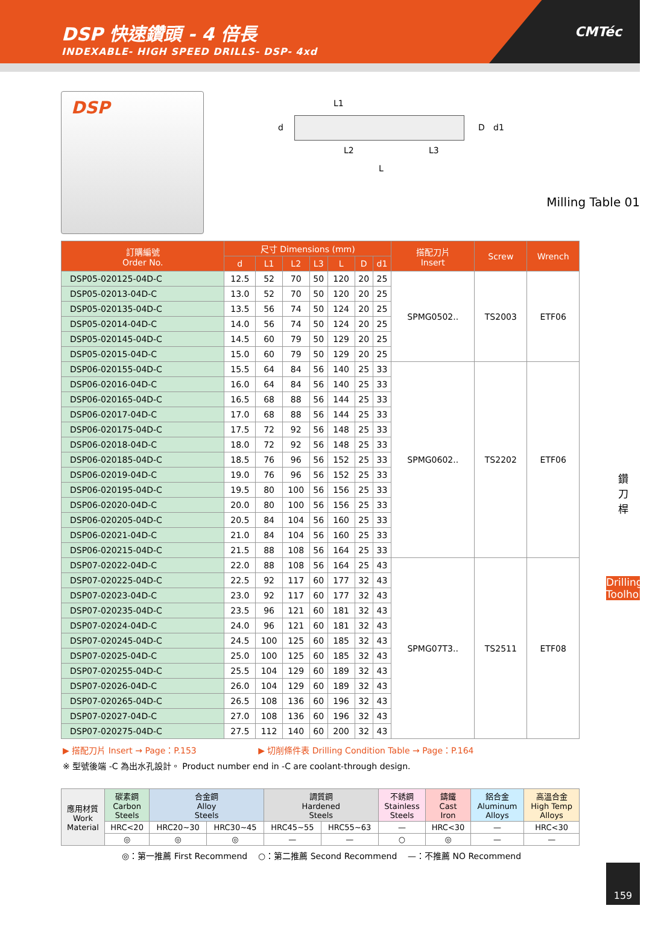DSP 快速鑽頭 - 4 倍長
INDEXABLE- HIGH SPEED DRILLS- DSP- 4xd
CMTéc
DSP
L1
d D d1
L2 L3
L
Milling Table 01
| 訂購編號 Order No. | 尺寸 Dimensions (mm) | | | | | | | 搭配刀片 Insert | Screw | Wrench |
| --- | --- | --- | --- | --- | --- | --- | --- | --- | --- | --- |
| | d | L1 | L2 | L3 | L | D | d1 | | | |
| DSP05-020125-04D-C | 12.5 | 52 | 70 | 50 | 120 | 20 | 25 | SPMG0502.. | TS2003 | ETF06 |
| DSP05-02013-04D-C | 13.0 | 52 | 70 | 50 | 120 | 20 | 25 | | | |
| DSP05-020135-04D-C | 13.5 | 56 | 74 | 50 | 124 | 20 | 25 | | | |
| DSP05-02014-04D-C | 14.0 | 56 | 74 | 50 | 124 | 20 | 25 | | | |
| DSP05-020145-04D-C | 14.5 | 60 | 79 | 50 | 129 | 20 | 25 | | | |
| DSP05-02015-04D-C | 15.0 | 60 | 79 | 50 | 129 | 20 | 25 | | | |
| DSP06-020155-04D-C | 15.5 | 64 | 84 | 56 | 140 | 25 | 33 | SPMG0602.. | TS2202 | ETF06 |
| DSP06-02016-04D-C | 16.0 | 64 | 84 | 56 | 140 | 25 | 33 | | | |
| DSP06-020165-04D-C | 16.5 | 68 | 88 | 56 | 144 | 25 | 33 | | | |
| DSP06-02017-04D-C | 17.0 | 68 | 88 | 56 | 144 | 25 | 33 | | | |
| DSP06-020175-04D-C | 17.5 | 72 | 92 | 56 | 148 | 25 | 33 | | | |
| DSP06-02018-04D-C | 18.0 | 72 | 92 | 56 | 148 | 25 | 33 | | | |
| DSP06-020185-04D-C | 18.5 | 76 | 96 | 56 | 152 | 25 | 33 | | | |
| DSP06-02019-04D-C | 19.0 | 76 | 96 | 56 | 152 | 25 | 33 | | | |
| DSP06-020195-04D-C | 19.5 | 80 | 100 | 56 | 156 | 25 | 33 | | | |
| DSP06-02020-04D-C | 20.0 | 80 | 100 | 56 | 156 | 25 | 33 | | | |
| DSP06-020205-04D-C | 20.5 | 84 | 104 | 56 | 160 | 25 | 33 | | | |
| DSP06-02021-04D-C | 21.0 | 84 | 104 | 56 | 160 | 25 | 33 | | | |
| DSP06-020215-04D-C | 21.5 | 88 | 108 | 56 | 164 | 25 | 33 | | | |
| DSP07-02022-04D-C | 22.0 | 88 | 108 | 56 | 164 | 25 | 43 | SPMG07T3.. | TS2511 | ETF08 |
| DSP07-020225-04D-C | 22.5 | 92 | 117 | 60 | 177 | 32 | 43 | | | |
| DSP07-02023-04D-C | 23.0 | 92 | 117 | 60 | 177 | 32 | 43 | | | |
| DSP07-020235-04D-C | 23.5 | 96 | 121 | 60 | 181 | 32 | 43 | | | |
| DSP07-02024-04D-C | 24.0 | 96 | 121 | 60 | 181 | 32 | 43 | | | |
| DSP07-020245-04D-C | 24.5 | 100 | 125 | 60 | 185 | 32 | 43 | | | |
| DSP07-02025-04D-C | 25.0 | 100 | 125 | 60 | 185 | 32 | 43 | | | |
| DSP07-020255-04D-C | 25.5 | 104 | 129 | 60 | 189 | 32 | 43 | | | |
| DSP07-02026-04D-C | 26.0 | 104 | 129 | 60 | 189 | 32 | 43 | | | |
| DSP07-020265-04D-C | 26.5 | 108 | 136 | 60 | 196 | 32 | 43 | | | |
| DSP07-02027-04D-C | 27.0 | 108 | 136 | 60 | 196 | 32 | 43 | | | |
| DSP07-020275-04D-C | 27.5 | 112 | 140 | 60 | 200 | 32 | 43 | | | |
▶ 搭配刀片 Insert → Page：P.153 ▶ 切削條件表 Drilling Condition Table → Page：P.164
※ 型號後端 -C 為出水孔設計。 Product number end in -C are coolant-through design.
| 應用材質 Work Material | 碳素鋼 Carbon Steels | 合金鋼 Alloy Steels | | 調質鋼 Hardened Steels | | 不銹鋼 Stainless Steels | 鑄鐵 Cast Iron | 鋁合金 Aluminum Alloys | 高溫合金 High Temp Alloys |
| | HRC<20 | HRC20~30 | HRC30~45 | HRC45~55 | HRC55~63 | — | HRC<30 | — | HRC<30 |
| | ◎ | ◎ | ◎ | — | — | ○ | ◎ | — | — |
◎：第一推薦 First Recommend ○：第二推薦 Second Recommend —：不推薦 NO Recommend
鑽
刀
桿
Drilling Toolholders
159